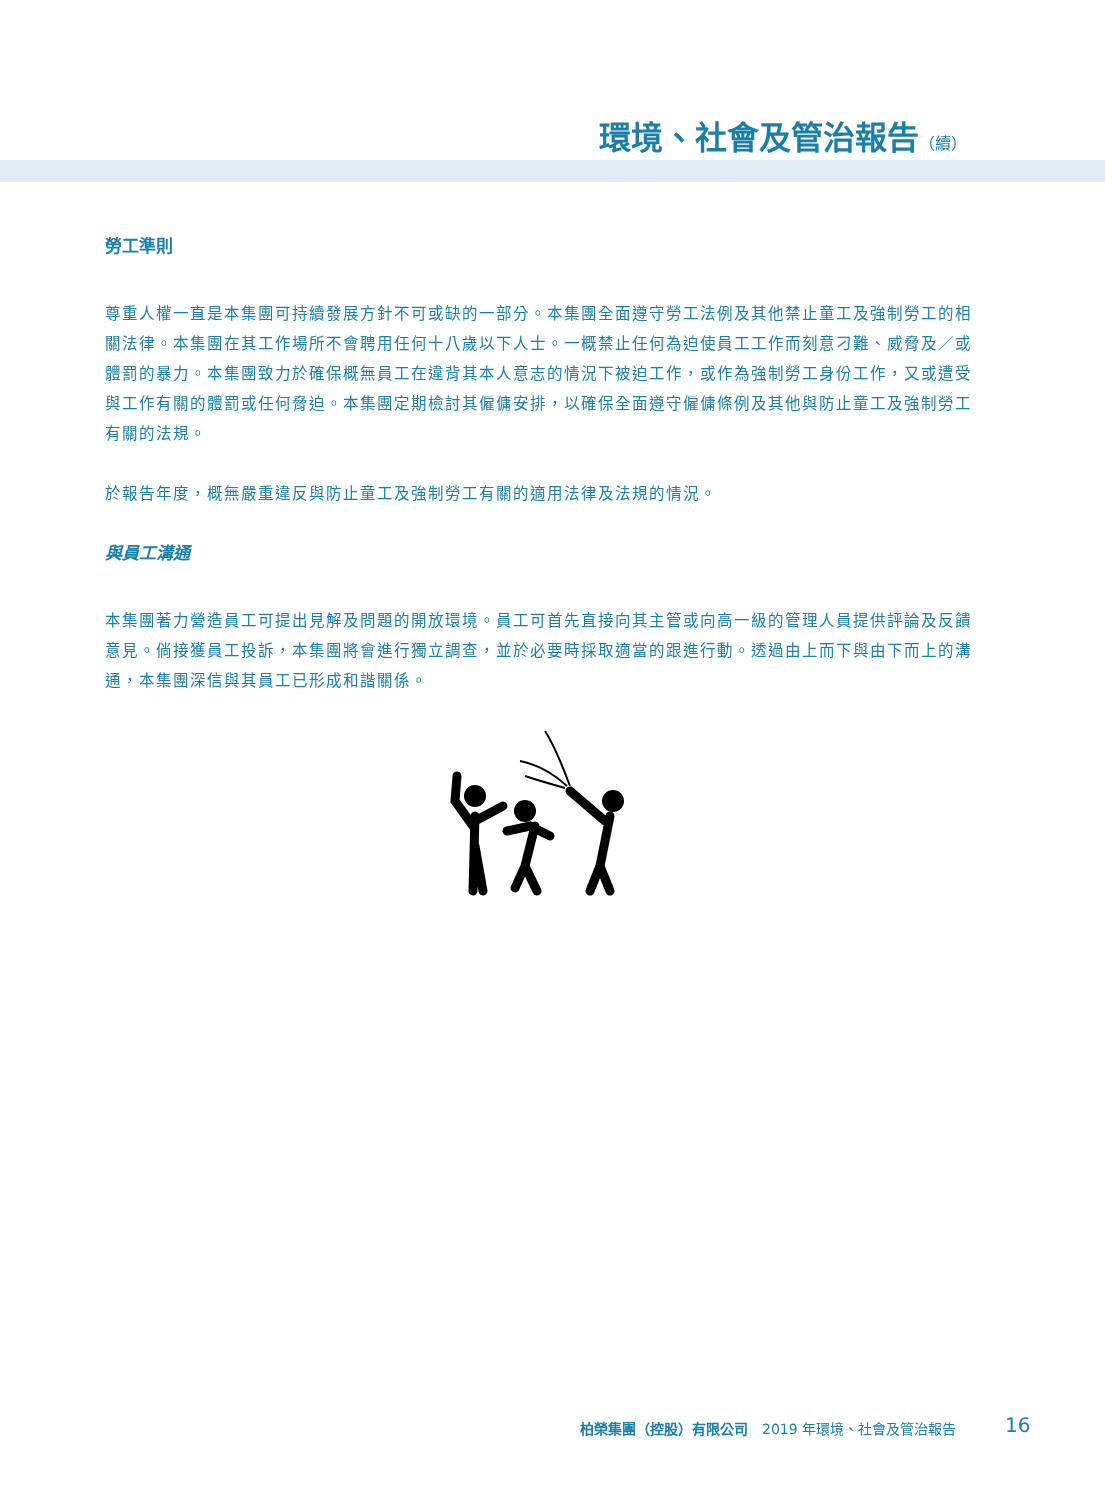環境、社會及管治報告（續）
勞工準則
尊重人權一直是本集團可持續發展方針不可或缺的一部分。本集團全面遵守勞工法例及其他禁止童工及強制勞工的相關法律。本集團在其工作場所不會聘用任何十八歲以下人士。一概禁止任何為迫使員工工作而刻意刁難、威脅及／或體罰的暴力。本集團致力於確保概無員工在違背其本人意志的情況下被迫工作，或作為強制勞工身份工作，又或遭受與工作有關的體罰或任何脅迫。本集團定期檢討其僱傭安排，以確保全面遵守僱傭條例及其他與防止童工及強制勞工有關的法規。
於報告年度，概無嚴重違反與防止童工及強制勞工有關的適用法律及法規的情況。
與員工溝通
本集團著力營造員工可提出見解及問題的開放環境。員工可首先直接向其主管或向高一級的管理人員提供評論及反饋意見。倘接獲員工投訴，本集團將會進行獨立調查，並於必要時採取適當的跟進行動。透過由上而下與由下而上的溝通，本集團深信與其員工已形成和諧關係。
柏榮集團（控股）有限公司 2019 年環境、社會及管治報告
16